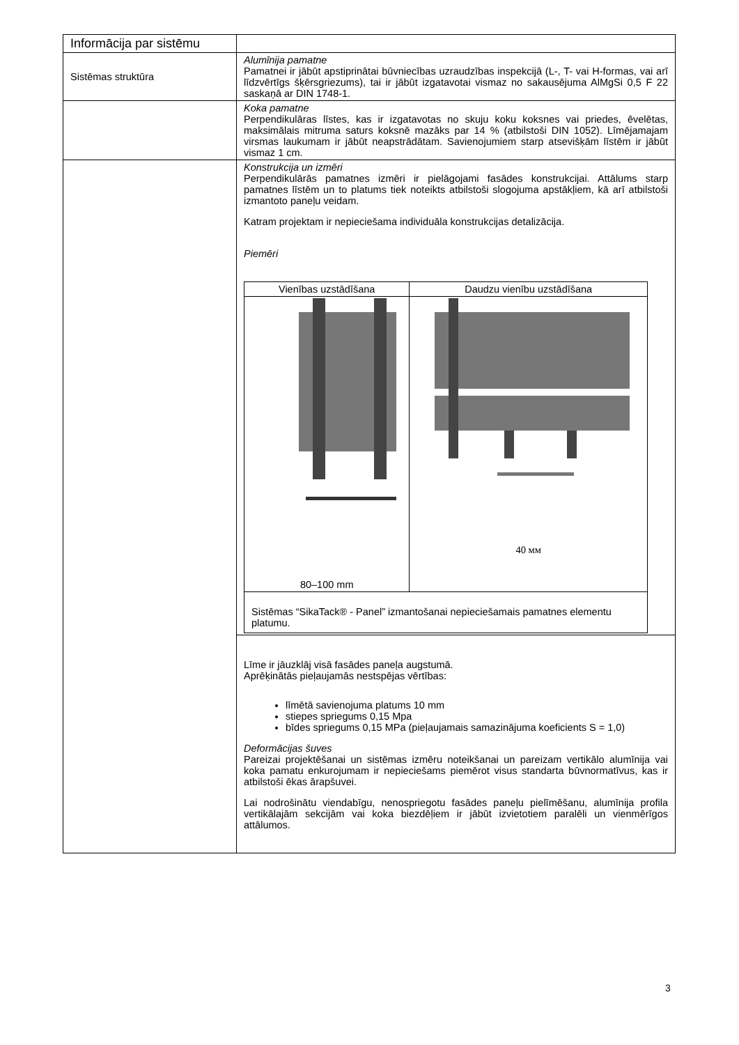| Informācija par sistēmu | |
| Sistēmas struktūra | Alumīnija pamatne Pamatnei ir jābūt apstiprinātai būvniecības uzraudzības inspekcijā (L-, T- vai H-formas, vai arī līdzvērtīgs šķērsgriezums), tai ir jābūt izgatavotai vismaz no sakausējuma AlMgSi 0,5 F 22 saskaņā ar DIN 1748-1. |
| | Koka pamatne Perpendikulāras līstes, kas ir izgatavotas no skuju koku koksnes vai priedes, ēvelētas, maksimālais mitruma saturs koksnē mazāks par 14 % (atbilstoši DIN 1052). Līmējamajam virsmas laukumam ir jābūt neapstrādātam. Savienojumiem starp atsevišķām līstēm ir jābūt vismaz 1 cm. |
| | Konstrukcija un izmēri Perpendikulārās pamatnes izmēri ir pielāgojami fasādes konstrukcijai. Attālums starp pamatnes līstēm un to platums tiek noteikts atbilstoši slogojuma apstākļiem, kā arī atbilstoši izmantoto paneļu veidam. Katram projektam ir nepieciešama individuāla konstrukcijas detalizācija. Piemēri / Vienības uzstādīšana / Daudzu vienību uzstādīšana / / 80–100 mm / 40 мм / / Sistēmas “SikaTack® - Panel” izmantošanai nepieciešamais pamatnes elementu platumu. / / |
| | Līme ir jāuzklāj visā fasādes paneļa augstumā. Aprēķinātās pieļaujamās nestspējas vērtības: līmētā savienojuma platums 10 mm stiepes spriegums 0,15 Mpa bīdes spriegums 0,15 MPa (pieļaujamais samazinājuma koeficients S = 1,0) Deformācijas šuves Pareizai projektēšanai un sistēmas izmēru noteikšanai un pareizam vertikālo alumīnija vai koka pamatu enkurojumam ir nepieciešams piemērot visus standarta būvnormatīvus, kas ir atbilstoši ēkas ārapšuvei. Lai nodrošinātu viendabīgu, nenospriegotu fasādes paneļu pielīmēšanu, alumīnija profila vertikālajām sekcijām vai koka biezdēļiem ir jābūt izvietotiem paralēli un vienmērīgos attālumos. |
3